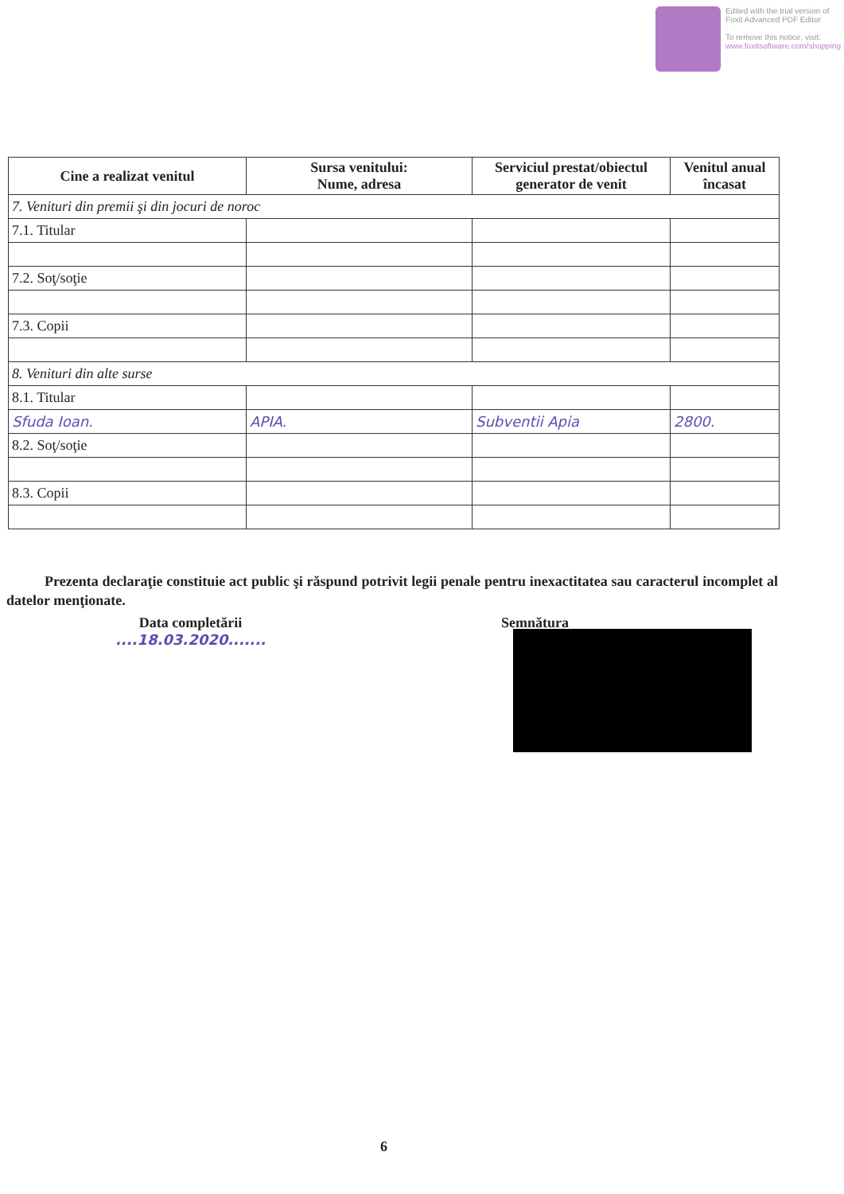Edited with the trial version of
Foxit Advanced PDF Editor
To remove this notice, visit:
www.foxitsoftware.com/shopping
| Cine a realizat venitul | Sursa venitului: Nume, adresa | Serviciul prestat/obiectul generator de venit | Venitul anual încasat |
| --- | --- | --- | --- |
| 7. Venituri din premii şi din jocuri de noroc | | | |
| 7.1. Titular | | | |
| 7.2. Soţ/soţie | | | |
| 7.3. Copii | | | |
| 8. Venituri din alte surse | | | |
| 8.1. Titular | | | |
| Sfuda Ioan. | APIA. | Subventii Apia | 2800. |
| 8.2. Soţ/soţie | | | |
| 8.3. Copii | | | |
Prezenta declaraţie constituie act public şi răspund potrivit legii penale pentru inexactitatea sau caracterul incomplet al datelor menţionate.
Data completării
....18.03.2020.......
Semnătura
6